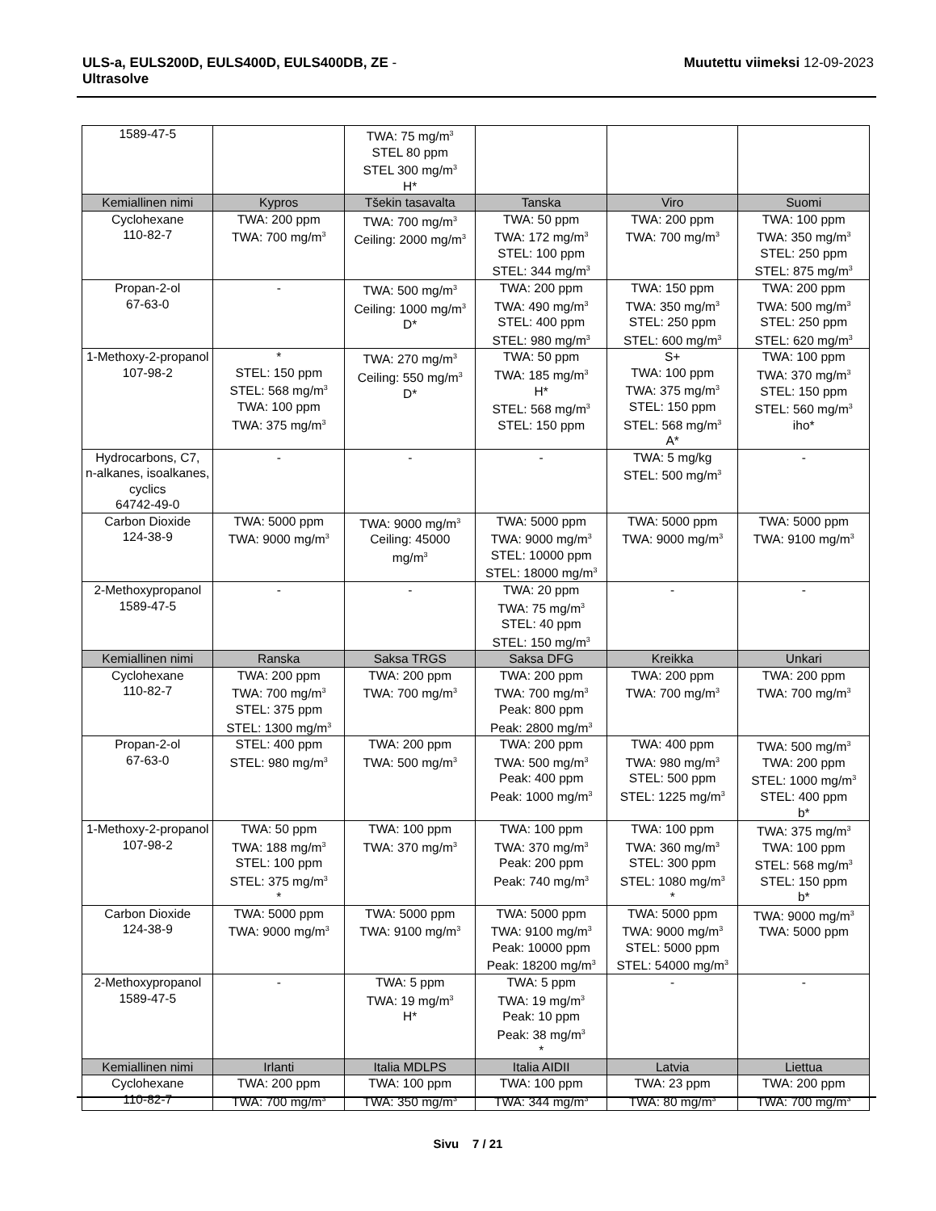ULS-a, EULS200D, EULS400D, EULS400DB, ZE -
Ultrasolve
Muutettu viimeksi 12-09-2023
| 1589-47-5 | | TWA: 75 mg/m<sup>3</sup> STEL 80 ppm STEL 300 mg/m<sup>3</sup> H* | | | |
| Kemiallinen nimi | Kypros | Tšekin tasavalta | Tanska | Viro | Suomi |
| Cyclohexane 110-82-7 | TWA: 200 ppm TWA: 700 mg/m<sup>3</sup> | TWA: 700 mg/m<sup>3</sup> Ceiling: 2000 mg/m<sup>3</sup> | TWA: 50 ppm TWA: 172 mg/m<sup>3</sup> STEL: 100 ppm STEL: 344 mg/m<sup>3</sup> | TWA: 200 ppm TWA: 700 mg/m<sup>3</sup> | TWA: 100 ppm TWA: 350 mg/m<sup>3</sup> STEL: 250 ppm STEL: 875 mg/m<sup>3</sup> |
| Propan-2-ol 67-63-0 | - | TWA: 500 mg/m<sup>3</sup> Ceiling: 1000 mg/m<sup>3</sup> D* | TWA: 200 ppm TWA: 490 mg/m<sup>3</sup> STEL: 400 ppm STEL: 980 mg/m<sup>3</sup> | TWA: 150 ppm TWA: 350 mg/m<sup>3</sup> STEL: 250 ppm STEL: 600 mg/m<sup>3</sup> | TWA: 200 ppm TWA: 500 mg/m<sup>3</sup> STEL: 250 ppm STEL: 620 mg/m<sup>3</sup> |
| 1-Methoxy-2-propanol 107-98-2 | * STEL: 150 ppm STEL: 568 mg/m<sup>3</sup> TWA: 100 ppm TWA: 375 mg/m<sup>3</sup> | TWA: 270 mg/m<sup>3</sup> Ceiling: 550 mg/m<sup>3</sup> D* | TWA: 50 ppm TWA: 185 mg/m<sup>3</sup> H* STEL: 568 mg/m<sup>3</sup> STEL: 150 ppm | S+ TWA: 100 ppm TWA: 375 mg/m<sup>3</sup> STEL: 150 ppm STEL: 568 mg/m<sup>3</sup> A* | TWA: 100 ppm TWA: 370 mg/m<sup>3</sup> STEL: 150 ppm STEL: 560 mg/m<sup>3</sup> iho* |
| Hydrocarbons, C7, n-alkanes, isoalkanes, cyclics 64742-49-0 | - | - | - | TWA: 5 mg/kg STEL: 500 mg/m<sup>3</sup> | - |
| Carbon Dioxide 124-38-9 | TWA: 5000 ppm TWA: 9000 mg/m<sup>3</sup> | TWA: 9000 mg/m<sup>3</sup> Ceiling: 45000 mg/m<sup>3</sup> | TWA: 5000 ppm TWA: 9000 mg/m<sup>3</sup> STEL: 10000 ppm STEL: 18000 mg/m<sup>3</sup> | TWA: 5000 ppm TWA: 9000 mg/m<sup>3</sup> | TWA: 5000 ppm TWA: 9100 mg/m<sup>3</sup> |
| 2-Methoxypropanol 1589-47-5 | - | - | TWA: 20 ppm TWA: 75 mg/m<sup>3</sup> STEL: 40 ppm STEL: 150 mg/m<sup>3</sup> | - | - |
| Kemiallinen nimi | Ranska | Saksa TRGS | Saksa DFG | Kreikka | Unkari |
| Cyclohexane 110-82-7 | TWA: 200 ppm TWA: 700 mg/m<sup>3</sup> STEL: 375 ppm STEL: 1300 mg/m<sup>3</sup> | TWA: 200 ppm TWA: 700 mg/m<sup>3</sup> | TWA: 200 ppm TWA: 700 mg/m<sup>3</sup> Peak: 800 ppm Peak: 2800 mg/m<sup>3</sup> | TWA: 200 ppm TWA: 700 mg/m<sup>3</sup> | TWA: 200 ppm TWA: 700 mg/m<sup>3</sup> |
| Propan-2-ol 67-63-0 | STEL: 400 ppm STEL: 980 mg/m<sup>3</sup> | TWA: 200 ppm TWA: 500 mg/m<sup>3</sup> | TWA: 200 ppm TWA: 500 mg/m<sup>3</sup> Peak: 400 ppm Peak: 1000 mg/m<sup>3</sup> | TWA: 400 ppm TWA: 980 mg/m<sup>3</sup> STEL: 500 ppm STEL: 1225 mg/m<sup>3</sup> | TWA: 500 mg/m<sup>3</sup> TWA: 200 ppm STEL: 1000 mg/m<sup>3</sup> STEL: 400 ppm b* |
| 1-Methoxy-2-propanol 107-98-2 | TWA: 50 ppm TWA: 188 mg/m<sup>3</sup> STEL: 100 ppm STEL: 375 mg/m<sup>3</sup> * | TWA: 100 ppm TWA: 370 mg/m<sup>3</sup> | TWA: 100 ppm TWA: 370 mg/m<sup>3</sup> Peak: 200 ppm Peak: 740 mg/m<sup>3</sup> | TWA: 100 ppm TWA: 360 mg/m<sup>3</sup> STEL: 300 ppm STEL: 1080 mg/m<sup>3</sup> * | TWA: 375 mg/m<sup>3</sup> TWA: 100 ppm STEL: 568 mg/m<sup>3</sup> STEL: 150 ppm b* |
| Carbon Dioxide 124-38-9 | TWA: 5000 ppm TWA: 9000 mg/m<sup>3</sup> | TWA: 5000 ppm TWA: 9100 mg/m<sup>3</sup> | TWA: 5000 ppm TWA: 9100 mg/m<sup>3</sup> Peak: 10000 ppm Peak: 18200 mg/m<sup>3</sup> | TWA: 5000 ppm TWA: 9000 mg/m<sup>3</sup> STEL: 5000 ppm STEL: 54000 mg/m<sup>3</sup> | TWA: 9000 mg/m<sup>3</sup> TWA: 5000 ppm |
| 2-Methoxypropanol 1589-47-5 | - | TWA: 5 ppm TWA: 19 mg/m<sup>3</sup> H* | TWA: 5 ppm TWA: 19 mg/m<sup>3</sup> Peak: 10 ppm Peak: 38 mg/m<sup>3</sup> * | - | - |
| Kemiallinen nimi | Irlanti | Italia MDLPS | Italia AIDII | Latvia | Liettua |
| Cyclohexane 110-82-7 | TWA: 200 ppm TWA: 700 mg/m<sup>3</sup> | TWA: 100 ppm TWA: 350 mg/m<sup>3</sup> | TWA: 100 ppm TWA: 344 mg/m<sup>3</sup> | TWA: 23 ppm TWA: 80 mg/m<sup>3</sup> | TWA: 200 ppm TWA: 700 mg/m<sup>3</sup> |
Sivu 7 / 21